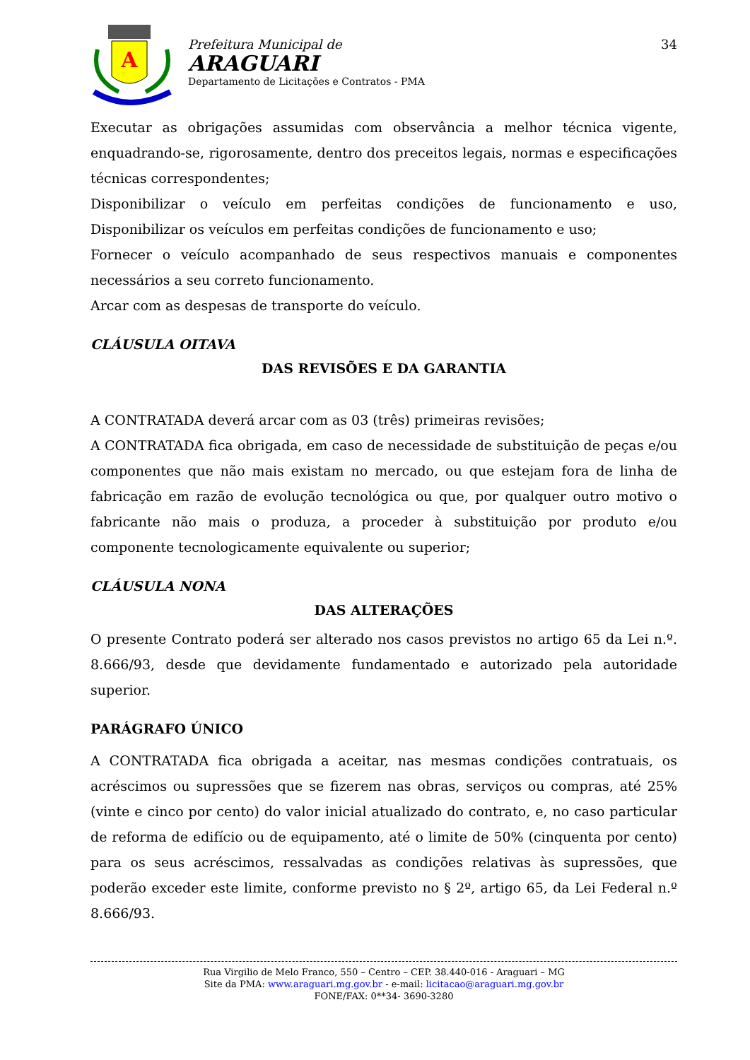A
Prefeitura Municipal de
ARAGUARI
Departamento de Licitações e Contratos - PMA
34
Executar as obrigações assumidas com observância a melhor técnica vigente, enquadrando-se, rigorosamente, dentro dos preceitos legais, normas e especificações técnicas correspondentes;
Disponibilizar o veículo em perfeitas condições de funcionamento e uso, Disponibilizar os veículos em perfeitas condições de funcionamento e uso;
Fornecer o veículo acompanhado de seus respectivos manuais e componentes necessários a seu correto funcionamento.
Arcar com as despesas de transporte do veículo.
CLÁUSULA OITAVA
DAS REVISÕES E DA GARANTIA
A CONTRATADA deverá arcar com as 03 (três) primeiras revisões;
A CONTRATADA fica obrigada, em caso de necessidade de substituição de peças e/ou componentes que não mais existam no mercado, ou que estejam fora de linha de fabricação em razão de evolução tecnológica ou que, por qualquer outro motivo o fabricante não mais o produza, a proceder à substituição por produto e/ou componente tecnologicamente equivalente ou superior;
CLÁUSULA NONA
DAS ALTERAÇÕES
O presente Contrato poderá ser alterado nos casos previstos no artigo 65 da Lei n.º. 8.666/93, desde que devidamente fundamentado e autorizado pela autoridade superior.
PARÁGRAFO ÚNICO
A CONTRATADA fica obrigada a aceitar, nas mesmas condições contratuais, os acréscimos ou supressões que se fizerem nas obras, serviços ou compras, até 25% (vinte e cinco por cento) do valor inicial atualizado do contrato, e, no caso particular de reforma de edifício ou de equipamento, até o limite de 50% (cinquenta por cento) para os seus acréscimos, ressalvadas as condições relativas às supressões, que poderão exceder este limite, conforme previsto no § 2º, artigo 65, da Lei Federal n.º 8.666/93.
Rua Virgilio de Melo Franco, 550 – Centro – CEP. 38.440-016 - Araguari – MG
Site da PMA: www.araguari.mg.gov.br - e-mail: licitacao@araguari.mg.gov.br
FONE/FAX: 0**34- 3690-3280